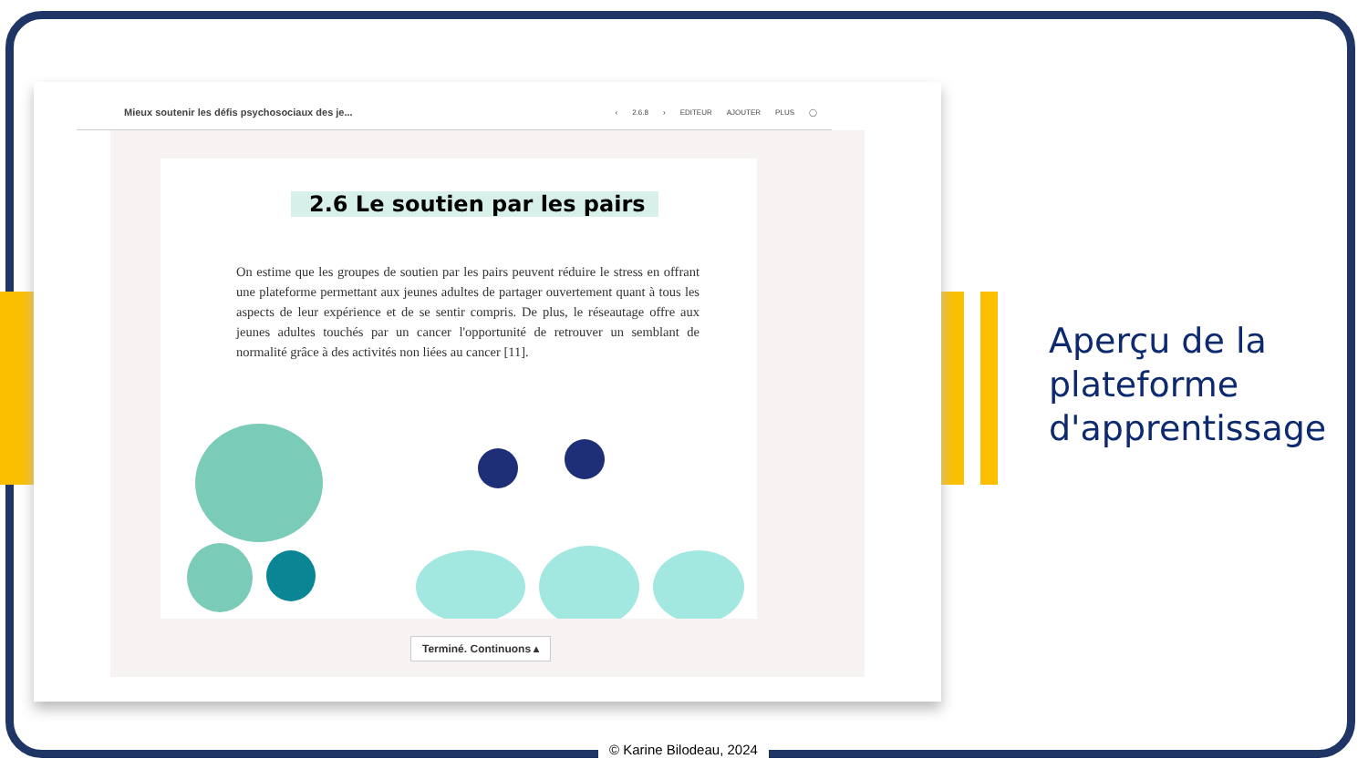Mieux soutenir les défis psychosociaux des je...
‹ 2.6.8 › EDITEUR AJOUTER PLUS ◯
2.6 Le soutien par les pairs
On estime que les groupes de soutien par les pairs peuvent réduire le stress en offrant une plateforme permettant aux jeunes adultes de partager ouvertement quant à tous les aspects de leur expérience et de se sentir compris. De plus, le réseautage offre aux jeunes adultes touchés par un cancer l'opportunité de retrouver un semblant de normalité grâce à des activités non liées au cancer [11].
Terminé. Continuons ▴
Aperçu de la
plateforme
d'apprentissage
© Karine Bilodeau, 2024